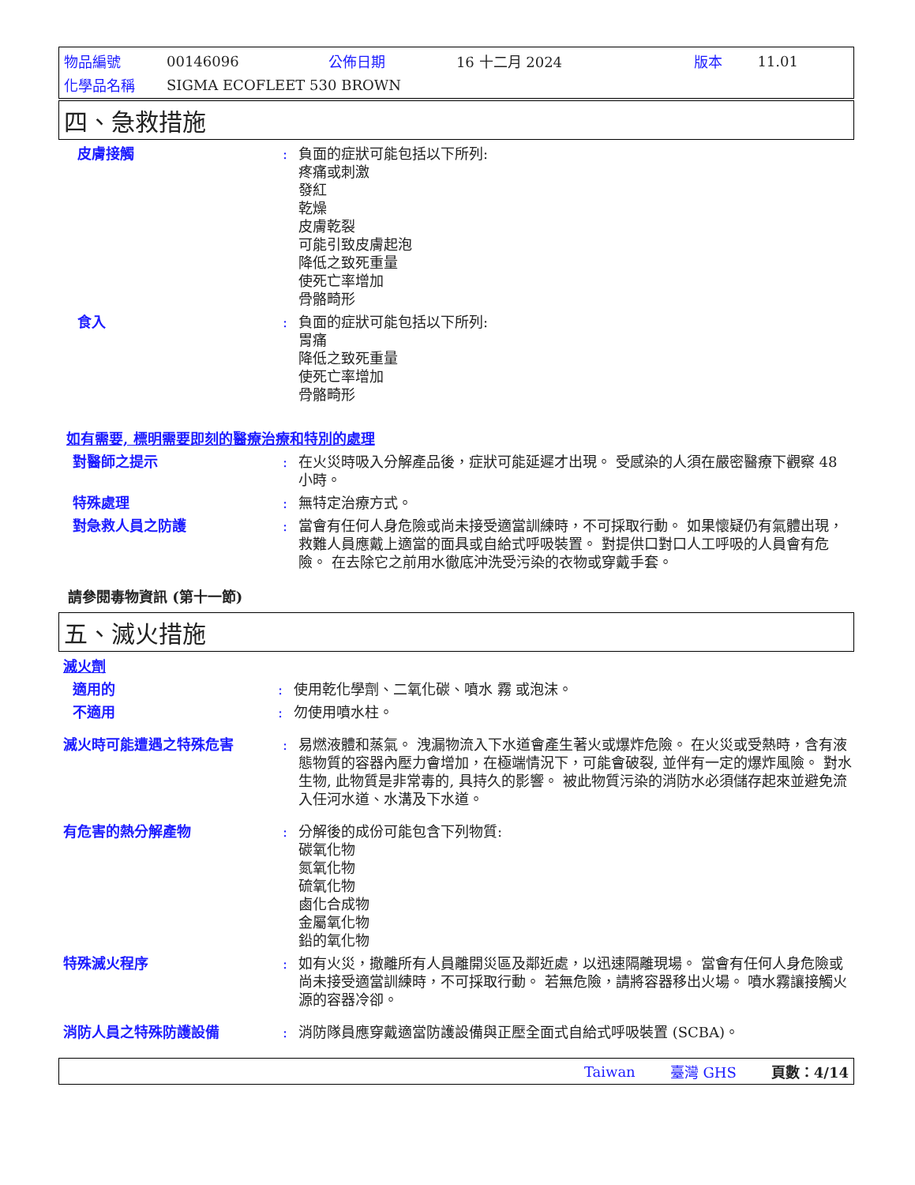| 物品編號 | 00146096 | 公佈日期 | 16 十二月 2024 | 版本 | 11.01 |
| 化學品名稱 | SIGMA ECOFLEET 530 BROWN | | | | |
四、急救措施
皮膚接觸 : 負面的症狀可能包括以下所列:
疼痛或刺激
發紅
乾燥
皮膚乾裂
可能引致皮膚起泡
降低之致死重量
使死亡率增加
骨骼畸形
食入 : 負面的症狀可能包括以下所列:
胃痛
降低之致死重量
使死亡率增加
骨骼畸形
如有需要, 標明需要即刻的醫療治療和特別的處理
對醫師之提示 : 在火災時吸入分解產品後，症狀可能延遲才出現。 受感染的人須在嚴密醫療下觀察 48 小時。
特殊處理 : 無特定治療方式。
對急救人員之防護 : 當會有任何人身危險或尚未接受適當訓練時，不可採取行動。 如果懷疑仍有氣體出現，救難人員應戴上適當的面具或自給式呼吸裝置。 對提供口對口人工呼吸的人員會有危險。 在去除它之前用水徹底沖洗受污染的衣物或穿戴手套。
請參閱毒物資訊 (第十一節)
五、滅火措施
滅火劑
適用的 : 使用乾化學劑、二氧化碳、噴水 霧 或泡沫。
不適用 : 勿使用噴水柱。
滅火時可能遭遇之特殊危害 : 易燃液體和蒸氣。 洩漏物流入下水道會產生著火或爆炸危險。 在火災或受熱時，含有液態物質的容器內壓力會增加，在極端情況下，可能會破裂, 並伴有一定的爆炸風險。 對水生物, 此物質是非常毒的, 具持久的影響。 被此物質污染的消防水必須儲存起來並避免流入任河水道、水溝及下水道。
有危害的熱分解產物 : 分解後的成份可能包含下列物質:
碳氧化物
氮氧化物
硫氧化物
鹵化合成物
金屬氧化物
鉛的氧化物
特殊滅火程序 : 如有火災，撤離所有人員離開災區及鄰近處，以迅速隔離現場。 當會有任何人身危險或尚未接受適當訓練時，不可採取行動。 若無危險，請將容器移出火場。 噴水霧讓接觸火源的容器冷卻。
消防人員之特殊防護設備 : 消防隊員應穿戴適當防護設備與正壓全面式自給式呼吸裝置 (SCBA)。
Taiwan 臺灣 GHS 頁數：4/14